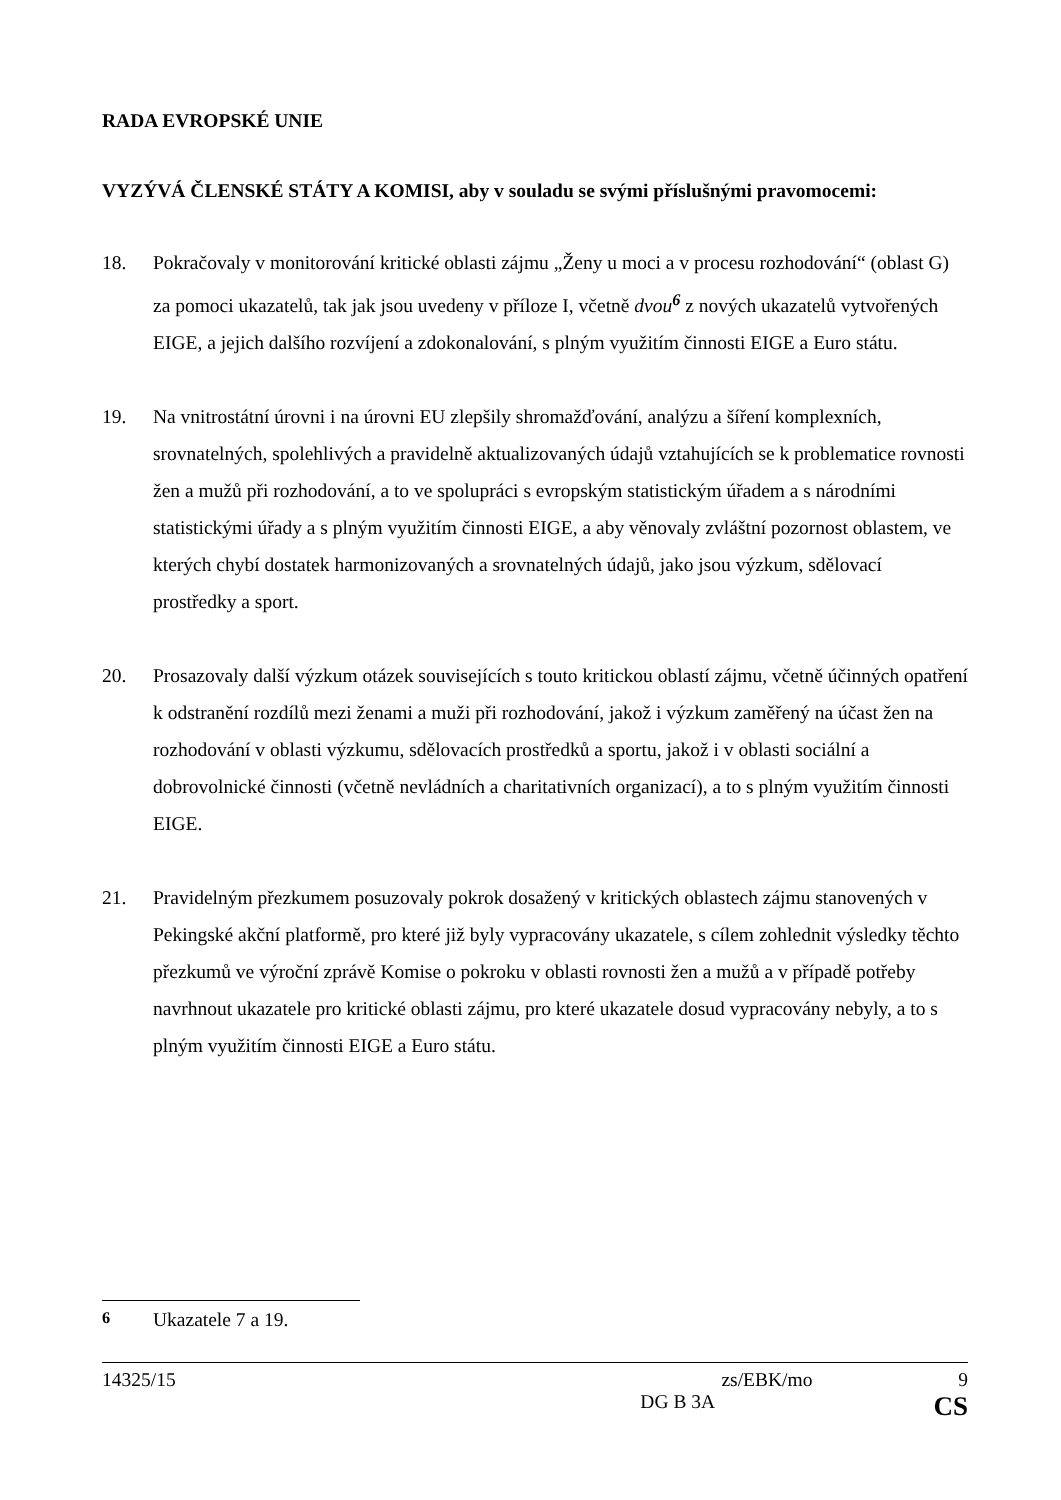RADA EVROPSKÉ UNIE
VYZÝVÁ ČLENSKÉ STÁTY A KOMISI, aby v souladu se svými příslušnými pravomocemi:
18. Pokračovaly v monitorování kritické oblasti zájmu „Ženy u moci a v procesu rozhodování“ (oblast G) za pomoci ukazatelů, tak jak jsou uvedeny v příloze I, včetně dvou<sup>6</sup> z nových ukazatelů vytvořených EIGE, a jejich dalšího rozvíjení a zdokonalování, s plným využitím činnosti EIGE a Euro státu.
19. Na vnitrostátní úrovni i na úrovni EU zlepšily shromažďování, analýzu a šíření komplexních, srovnatelných, spolehlivých a pravidelně aktualizovaných údajů vztahujících se k problematice rovnosti žen a mužů při rozhodování, a to ve spolupráci s evropským statistickým úřadem a s národními statistickými úřady a s plným využitím činnosti EIGE, a aby věnovaly zvláštní pozornost oblastem, ve kterých chybí dostatek harmonizovaných a srovnatelných údajů, jako jsou výzkum, sdělovací prostředky a sport.
20. Prosazovaly další výzkum otázek souvisejících s touto kritickou oblastí zájmu, včetně účinných opatření k odstranění rozdílů mezi ženami a muži při rozhodování, jakož i výzkum zaměřený na účast žen na rozhodování v oblasti výzkumu, sdělovacích prostředků a sportu, jakož i v oblasti sociální a dobrovolnické činnosti (včetně nevládních a charitativních organizací), a to s plným využitím činnosti EIGE.
21. Pravidelným přezkumem posuzovaly pokrok dosažený v kritických oblastech zájmu stanovených v Pekingské akční platformě, pro které již byly vypracovány ukazatele, s cílem zohlednit výsledky těchto přezkumů ve výroční zprávě Komise o pokroku v oblasti rovnosti žen a mužů a v případě potřeby navrhnout ukazatele pro kritické oblasti zájmu, pro které ukazatele dosud vypracovány nebyly, a to s plným využitím činnosti EIGE a Euro státu.
<sup>6</sup> Ukazatele 7 a 19.
14325/15 zs/EBK/mo 9
DG B 3A CS